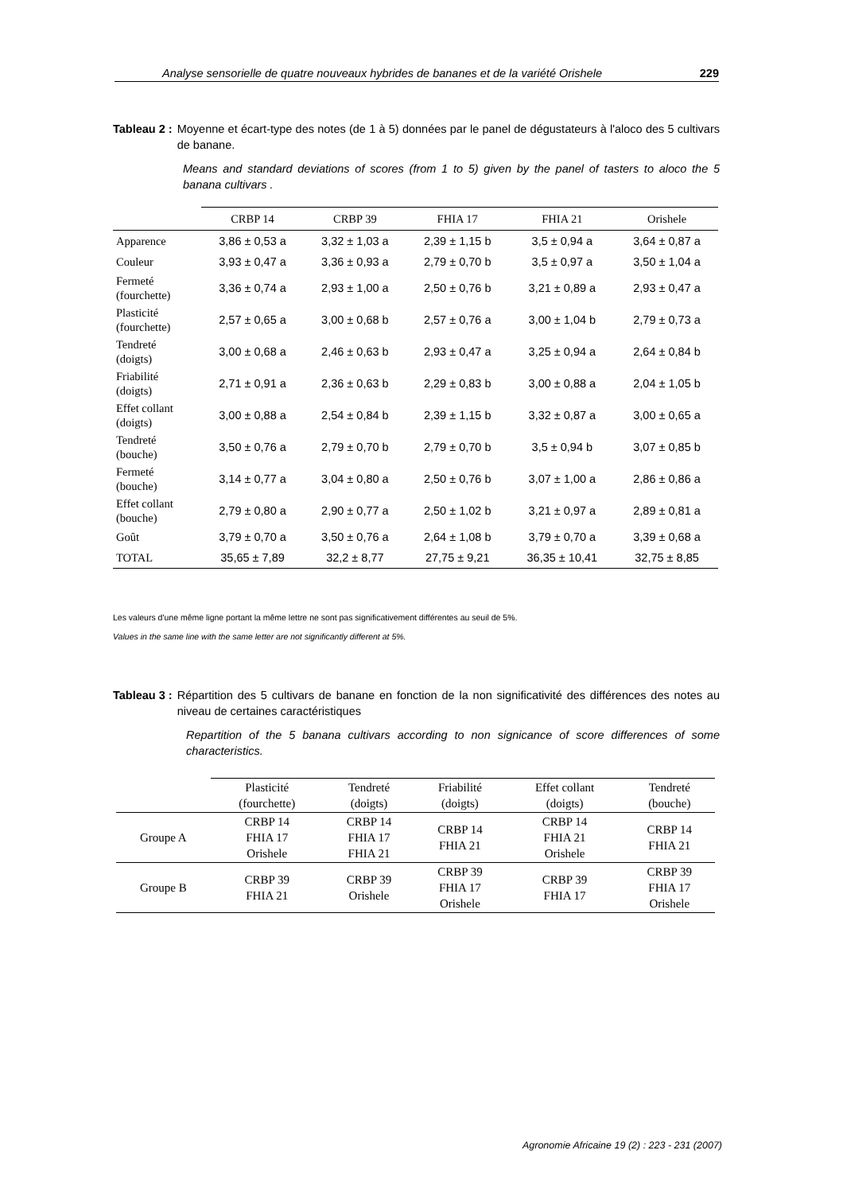Analyse sensorielle de quatre nouveaux hybrides de bananes et de la variété Orishele 229
Tableau 2 : Moyenne et écart-type des notes (de 1 à 5) données par le panel de dégustateurs à l'aloco des 5 cultivars de banane.
Means and standard deviations of scores (from 1 to 5) given by the panel of tasters to aloco the 5 banana cultivars .
| | CRBP 14 | CRBP 39 | FHIA 17 | FHIA 21 | Orishele |
| --- | --- | --- | --- | --- | --- |
| Apparence | 3,86 ± 0,53 a | 3,32 ± 1,03 a | 2,39 ± 1,15 b | 3,5 ± 0,94 a | 3,64 ± 0,87 a |
| Couleur | 3,93 ± 0,47 a | 3,36 ± 0,93 a | 2,79 ± 0,70 b | 3,5 ± 0,97 a | 3,50 ± 1,04 a |
| Fermeté (fourchette) | 3,36 ± 0,74 a | 2,93 ± 1,00 a | 2,50 ± 0,76 b | 3,21 ± 0,89 a | 2,93 ± 0,47 a |
| Plasticité (fourchette) | 2,57 ± 0,65 a | 3,00 ± 0,68 b | 2,57 ± 0,76 a | 3,00 ± 1,04 b | 2,79 ± 0,73 a |
| Tendreté (doigts) | 3,00 ± 0,68 a | 2,46 ± 0,63 b | 2,93 ± 0,47 a | 3,25 ± 0,94 a | 2,64 ± 0,84 b |
| Friabilité (doigts) | 2,71 ± 0,91 a | 2,36 ± 0,63 b | 2,29 ± 0,83 b | 3,00 ± 0,88 a | 2,04 ± 1,05 b |
| Effet collant (doigts) | 3,00 ± 0,88 a | 2,54 ± 0,84 b | 2,39 ± 1,15 b | 3,32 ± 0,87 a | 3,00 ± 0,65 a |
| Tendreté (bouche) | 3,50 ± 0,76 a | 2,79 ± 0,70 b | 2,79 ± 0,70 b | 3,5 ± 0,94 b | 3,07 ± 0,85 b |
| Fermeté (bouche) | 3,14 ± 0,77 a | 3,04 ± 0,80 a | 2,50 ± 0,76 b | 3,07 ± 1,00 a | 2,86 ± 0,86 a |
| Effet collant (bouche) | 2,79 ± 0,80 a | 2,90 ± 0,77 a | 2,50 ± 1,02 b | 3,21 ± 0,97 a | 2,89 ± 0,81 a |
| Goût | 3,79 ± 0,70 a | 3,50 ± 0,76 a | 2,64 ± 1,08 b | 3,79 ± 0,70 a | 3,39 ± 0,68 a |
| TOTAL | 35,65 ± 7,89 | 32,2 ± 8,77 | 27,75 ± 9,21 | 36,35 ± 10,41 | 32,75 ± 8,85 |
Les valeurs d'une même ligne portant la même lettre ne sont pas significativement différentes au seuil de 5%.
Values in the same line with the same letter are not significantly different at 5%.
Tableau 3 : Répartition des 5 cultivars de banane en fonction de la non significativité des différences des notes au niveau de certaines caractéristiques
Repartition of the 5 banana cultivars according to non signicance of score differences of some characteristics.
| | Plasticité (fourchette) | Tendreté (doigts) | Friabilité (doigts) | Effet collant (doigts) | Tendreté (bouche) |
| --- | --- | --- | --- | --- | --- |
| Groupe A | CRBP 14 FHIA 17 Orishele | CRBP 14 FHIA 17 FHIA 21 | CRBP 14 FHIA 21 | CRBP 14 FHIA 21 Orishele | CRBP 14 FHIA 21 |
| Groupe B | CRBP 39 FHIA 21 | CRBP 39 Orishele | CRBP 39 FHIA 17 Orishele | CRBP 39 FHIA 17 | CRBP 39 FHIA 17 Orishele |
Agronomie Africaine 19 (2) : 223 - 231 (2007)